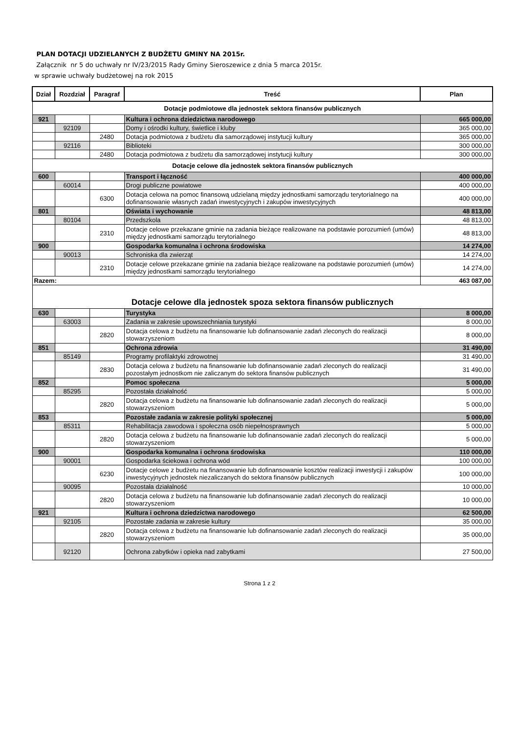PLAN DOTACJI UDZIELANYCH Z BUDŻETU GMINY NA 2015r.
Załącznik nr 5 do uchwały nr IV/23/2015 Rady Gminy Sieroszewice z dnia 5 marca 2015r.
w sprawie uchwały budżetowej na rok 2015
| Dział | Rozdział | Paragraf | Treść | Plan |
| --- | --- | --- | --- | --- |
| Dotacje podmiotowe dla jednostek sektora finansów publicznych | | | | |
| 921 | | | Kultura i ochrona dziedzictwa narodowego | 665 000,00 |
| | 92109 | | Domy i ośrodki kultury, świetlice i kluby | 365 000,00 |
| | | 2480 | Dotacja podmiotowa z budżetu dla samorządowej instytucji kultury | 365 000,00 |
| | 92116 | | Biblioteki | 300 000,00 |
| | | 2480 | Dotacja podmiotowa z budżetu dla samorządowej instytucji kultury | 300 000,00 |
| Dotacje celowe dla jednostek sektora finansów publicznych | | | | |
| 600 | | | Transport i łączność | 400 000,00 |
| | 60014 | | Drogi publiczne powiatowe | 400 000,00 |
| | | 6300 | Dotacja celowa na pomoc finansową udzielaną między jednostkami samorządu terytorialnego na dofinansowanie własnych zadań inwestycyjnych i zakupów inwestycyjnych | 400 000,00 |
| 801 | | | Oświata i wychowanie | 48 813,00 |
| | 80104 | | Przedszkola | 48 813,00 |
| | | 2310 | Dotacje celowe przekazane gminie na zadania bieżące realizowane na podstawie porozumień (umów) między jednostkami samorządu terytorialnego | 48 813,00 |
| 900 | | | Gospodarka komunalna i ochrona środowiska | 14 274,00 |
| | 90013 | | Schroniska dla zwierząt | 14 274,00 |
| | | 2310 | Dotacje celowe przekazane gminie na zadania bieżące realizowane na podstawie porozumień (umów) między jednostkami samorządu terytorialnego | 14 274,00 |
| Razem: | | | | 463 087,00 |
| Dotacje celowe dla jednostek spoza sektora finansów publicznych | | | | |
| 630 | | | Turystyka | 8 000,00 |
| | 63003 | | Zadania w zakresie upowszechniania turystyki | 8 000,00 |
| | | 2820 | Dotacja celowa z budżetu na finansowanie lub dofinansowanie zadań zleconych do realizacji stowarzyszeniom | 8 000,00 |
| 851 | | | Ochrona zdrowia | 31 490,00 |
| | 85149 | | Programy profilaktyki zdrowotnej | 31 490,00 |
| | | 2830 | Dotacja celowa z budżetu na finansowanie lub dofinansowanie zadań zleconych do realizacji pozostałym jednostkom nie zaliczanym do sektora finansów publicznych | 31 490,00 |
| 852 | | | Pomoc społeczna | 5 000,00 |
| | 85295 | | Pozostała działalność | 5 000,00 |
| | | 2820 | Dotacja celowa z budżetu na finansowanie lub dofinansowanie zadań zleconych do realizacji stowarzyszeniom | 5 000,00 |
| 853 | | | Pozostałe zadania w zakresie polityki społecznej | 5 000,00 |
| | 85311 | | Rehabilitacja zawodowa i społeczna osób niepełnosprawnych | 5 000,00 |
| | | 2820 | Dotacja celowa z budżetu na finansowanie lub dofinansowanie zadań zleconych do realizacji stowarzyszeniom | 5 000,00 |
| 900 | | | Gospodarka komunalna i ochrona środowiska | 110 000,00 |
| | 90001 | | Gospodarka ściekowa i ochrona wód | 100 000,00 |
| | | 6230 | Dotacje celowe z budżetu na finansowanie lub dofinansowanie kosztów realizacji inwestycji i zakupów inwestycyjnych jednostek niezaliczanych do sektora finansów publicznych | 100 000,00 |
| | 90095 | | Pozostała działalność | 10 000,00 |
| | | 2820 | Dotacja celowa z budżetu na finansowanie lub dofinansowanie zadań zleconych do realizacji stowarzyszeniom | 10 000,00 |
| 921 | | | Kultura i ochrona dziedzictwa narodowego | 62 500,00 |
| | 92105 | | Pozostałe zadania w zakresie kultury | 35 000,00 |
| | | 2820 | Dotacja celowa z budżetu na finansowanie lub dofinansowanie zadań zleconych do realizacji stowarzyszeniom | 35 000,00 |
| | 92120 | | Ochrona zabytków i opieka nad zabytkami | 27 500,00 |
Strona 1 z 2